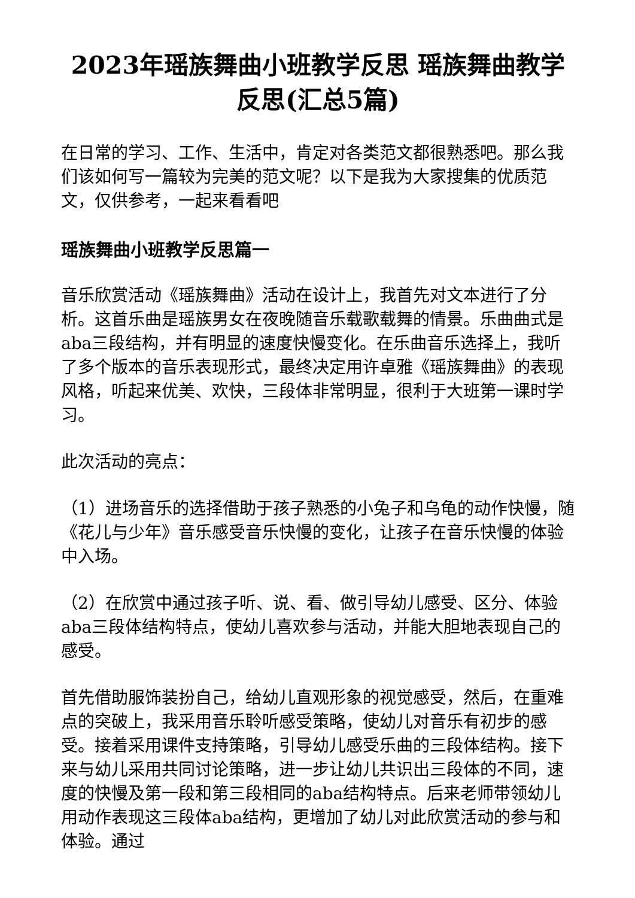2023年瑶族舞曲小班教学反思 瑶族舞曲教学反思(汇总5篇)
在日常的学习、工作、生活中，肯定对各类范文都很熟悉吧。那么我们该如何写一篇较为完美的范文呢？以下是我为大家搜集的优质范文，仅供参考，一起来看看吧
瑶族舞曲小班教学反思篇一
音乐欣赏活动《瑶族舞曲》活动在设计上，我首先对文本进行了分析。这首乐曲是瑶族男女在夜晚随音乐载歌载舞的情景。乐曲曲式是aba三段结构，并有明显的速度快慢变化。在乐曲音乐选择上，我听了多个版本的音乐表现形式，最终决定用许卓雅《瑶族舞曲》的表现风格，听起来优美、欢快，三段体非常明显，很利于大班第一课时学习。
此次活动的亮点：
（1）进场音乐的选择借助于孩子熟悉的小兔子和乌龟的动作快慢，随《花儿与少年》音乐感受音乐快慢的变化，让孩子在音乐快慢的体验中入场。
（2）在欣赏中通过孩子听、说、看、做引导幼儿感受、区分、体验aba三段体结构特点，使幼儿喜欢参与活动，并能大胆地表现自己的感受。
首先借助服饰装扮自己，给幼儿直观形象的视觉感受，然后，在重难点的突破上，我采用音乐聆听感受策略，使幼儿对音乐有初步的感受。接着采用课件支持策略，引导幼儿感受乐曲的三段体结构。接下来与幼儿采用共同讨论策略，进一步让幼儿共识出三段体的不同，速度的快慢及第一段和第三段相同的aba结构特点。后来老师带领幼儿用动作表现这三段体aba结构，更增加了幼儿对此欣赏活动的参与和体验。通过